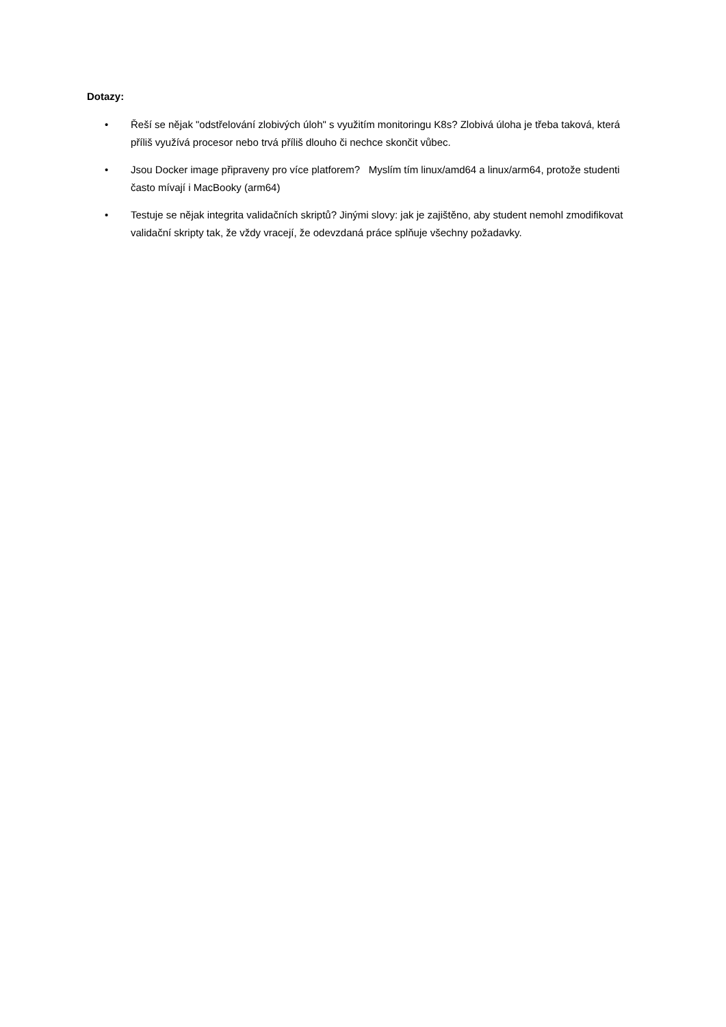Dotazy:
• Řeší se nějak "odstřelování zlobivých úloh" s využitím monitoringu K8s? Zlobivá úloha je třeba taková, která příliš využívá procesor nebo trvá příliš dlouho či nechce skončit vůbec.
• Jsou Docker image připraveny pro více platforem? Myslím tím linux/amd64 a linux/arm64, protože studenti často mívají i MacBooky (arm64)
• Testuje se nějak integrita validačních skriptů? Jinými slovy: jak je zajištěno, aby student nemohl zmodifikovat validační skripty tak, že vždy vracejí, že odevzdaná práce splňuje všechny požadavky.